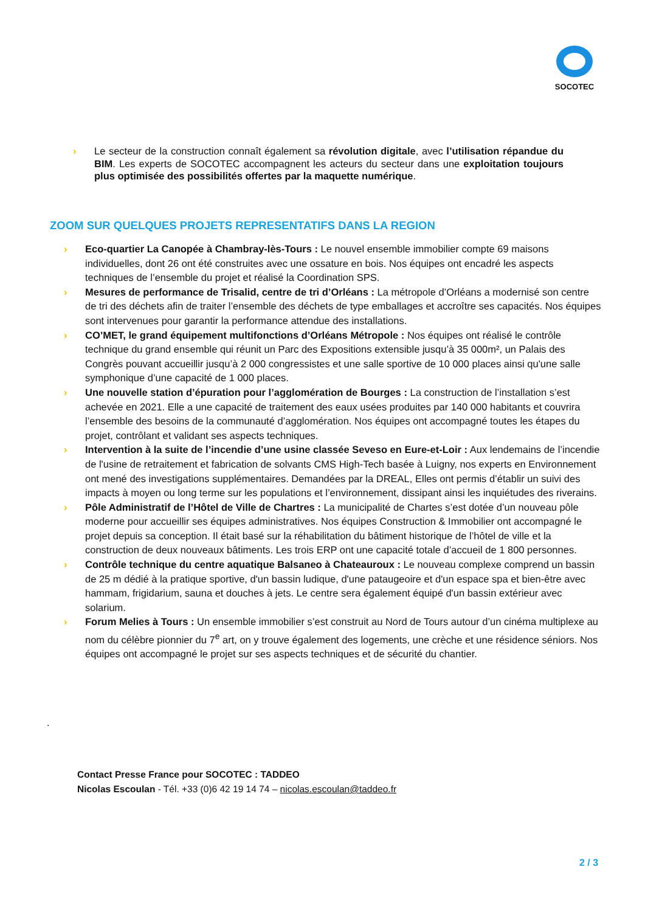SOCOTEC
› Le secteur de la construction connaît également sa révolution digitale, avec l’utilisation répandue du BIM. Les experts de SOCOTEC accompagnent les acteurs du secteur dans une exploitation toujours plus optimisée des possibilités offertes par la maquette numérique.
ZOOM SUR QUELQUES PROJETS REPRESENTATIFS DANS LA REGION
› Eco-quartier La Canopée à Chambray-lès-Tours : Le nouvel ensemble immobilier compte 69 maisons individuelles, dont 26 ont été construites avec une ossature en bois. Nos équipes ont encadré les aspects techniques de l’ensemble du projet et réalisé la Coordination SPS.
› Mesures de performance de Trisalid, centre de tri d’Orléans : La métropole d’Orléans a modernisé son centre de tri des déchets afin de traiter l’ensemble des déchets de type emballages et accroître ses capacités. Nos équipes sont intervenues pour garantir la performance attendue des installations.
› CO’MET, le grand équipement multifonctions d’Orléans Métropole : Nos équipes ont réalisé le contrôle technique du grand ensemble qui réunit un Parc des Expositions extensible jusqu’à 35 000m², un Palais des Congrès pouvant accueillir jusqu’à 2 000 congressistes et une salle sportive de 10 000 places ainsi qu'une salle symphonique d’une capacité de 1 000 places.
› Une nouvelle station d’épuration pour l’agglomération de Bourges : La construction de l’installation s’est achevée en 2021. Elle a une capacité de traitement des eaux usées produites par 140 000 habitants et couvrira l’ensemble des besoins de la communauté d’agglomération. Nos équipes ont accompagné toutes les étapes du projet, contrôlant et validant ses aspects techniques.
› Intervention à la suite de l’incendie d’une usine classée Seveso en Eure-et-Loir : Aux lendemains de l’incendie de l'usine de retraitement et fabrication de solvants CMS High-Tech basée à Luigny, nos experts en Environnement ont mené des investigations supplémentaires. Demandées par la DREAL, Elles ont permis d’établir un suivi des impacts à moyen ou long terme sur les populations et l’environnement, dissipant ainsi les inquiétudes des riverains.
› Pôle Administratif de l’Hôtel de Ville de Chartres : La municipalité de Chartes s’est dotée d’un nouveau pôle moderne pour accueillir ses équipes administratives. Nos équipes Construction & Immobilier ont accompagné le projet depuis sa conception. Il était basé sur la réhabilitation du bâtiment historique de l’hôtel de ville et la construction de deux nouveaux bâtiments. Les trois ERP ont une capacité totale d’accueil de 1 800 personnes.
› Contrôle technique du centre aquatique Balsaneo à Chateauroux : Le nouveau complexe comprend un bassin de 25 m dédié à la pratique sportive, d'un bassin ludique, d'une pataugeoire et d'un espace spa et bien-être avec hammam, frigidarium, sauna et douches à jets. Le centre sera également équipé d'un bassin extérieur avec solarium.
› Forum Melies à Tours : Un ensemble immobilier s’est construit au Nord de Tours autour d’un cinéma multiplexe au nom du célèbre pionnier du 7<sup>e</sup> art, on y trouve également des logements, une crèche et une résidence séniors. Nos équipes ont accompagné le projet sur ses aspects techniques et de sécurité du chantier.
.
Contact Presse France pour SOCOTEC : TADDEO
Nicolas Escoulan - Tél. +33 (0)6 42 19 14 74 – nicolas.escoulan@taddeo.fr
2 / 3